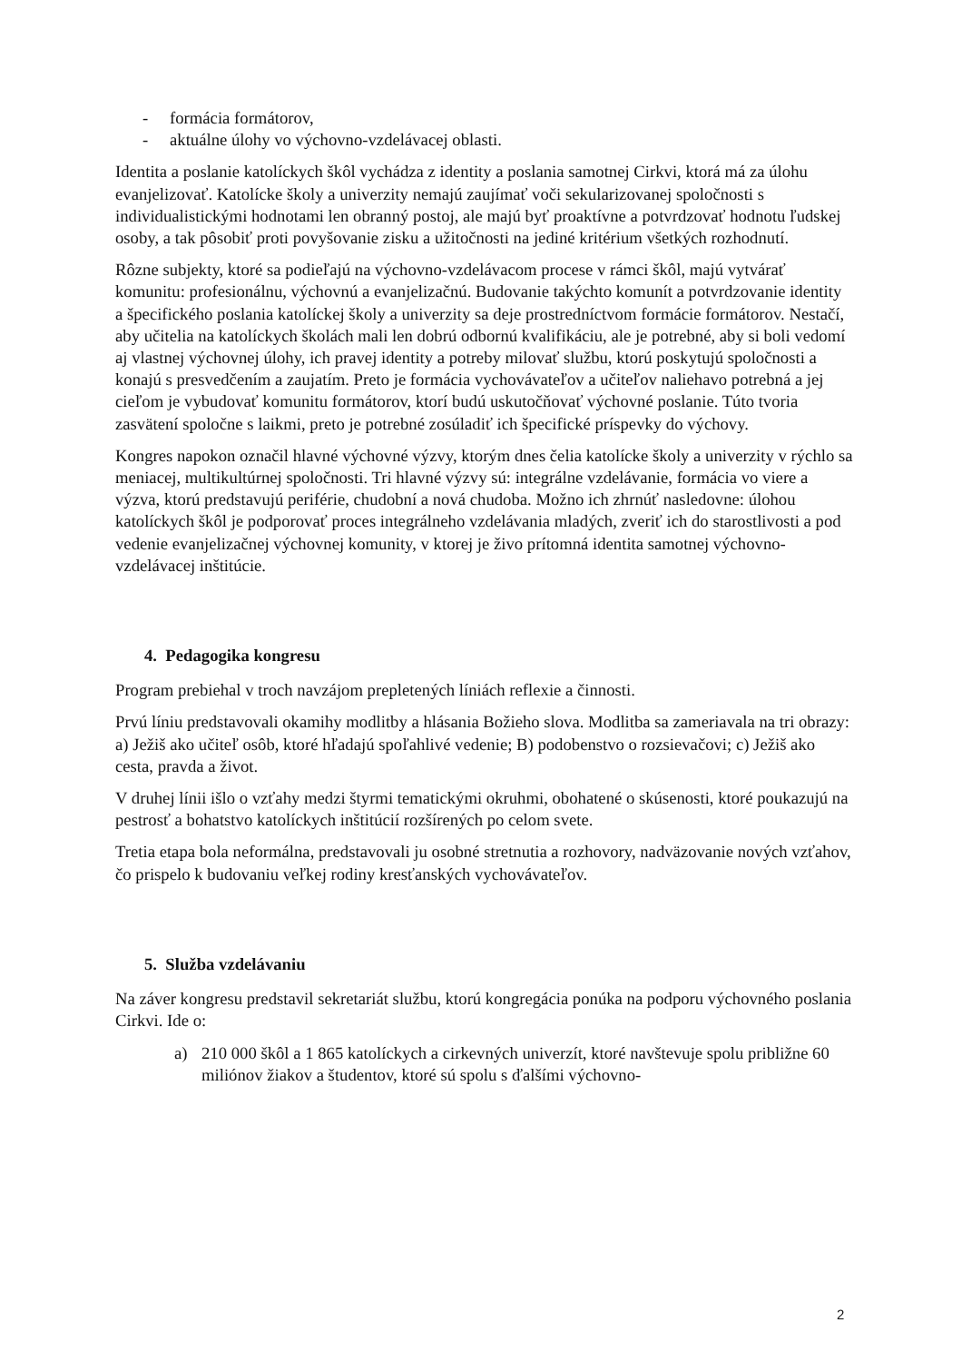- formácia formátorov,
- aktuálne úlohy vo výchovno-vzdelávacej oblasti.
Identita a poslanie katolíckych škôl vychádza z identity a poslania samotnej Cirkvi, ktorá má za úlohu evanjelizovať. Katolícke školy a univerzity nemajú zaujímať voči sekularizovanej spoločnosti s individualistickými hodnotami len obranný postoj, ale majú byť proaktívne a potvrdzovať hodnotu ľudskej osoby, a tak pôsobiť proti povyšovanie zisku a užitočnosti na jediné kritérium všetkých rozhodnutí.
Rôzne subjekty, ktoré sa podieľajú na výchovno-vzdelávacom procese v rámci škôl, majú vytvárať komunitu: profesionálnu, výchovnú a evanjelizačnú. Budovanie takýchto komunít a potvrdzovanie identity a špecifického poslania katolíckej školy a univerzity sa deje prostredníctvom formácie formátorov. Nestačí, aby učitelia na katolíckych školách mali len dobrú odbornú kvalifikáciu, ale je potrebné, aby si boli vedomí aj vlastnej výchovnej úlohy, ich pravej identity a potreby milovať službu, ktorú poskytujú spoločnosti a konajú s presvedčením a zaujatím. Preto je formácia vychovávateľov a učiteľov naliehavo potrebná a jej cieľom je vybudovať komunitu formátorov, ktorí budú uskutočňovať výchovné poslanie. Túto tvoria zasvätení spoločne s laikmi, preto je potrebné zosúladiť ich špecifické príspevky do výchovy.
Kongres napokon označil hlavné výchovné výzvy, ktorým dnes čelia katolícke školy a univerzity v rýchlo sa meniacej, multikultúrnej spoločnosti. Tri hlavné výzvy sú: integrálne vzdelávanie, formácia vo viere a výzva, ktorú predstavujú periférie, chudobní a nová chudoba. Možno ich zhrnúť nasledovne: úlohou katolíckych škôl je podporovať proces integrálneho vzdelávania mladých, zveriť ich do starostlivosti a pod vedenie evanjelizačnej výchovnej komunity, v ktorej je živo prítomná identita samotnej výchovno-vzdelávacej inštitúcie.
4. Pedagogika kongresu
Program prebiehal v troch navzájom prepletených líniách reflexie a činnosti.
Prvú líniu predstavovali okamihy modlitby a hlásania Božieho slova. Modlitba sa zameriavala na tri obrazy: a) Ježiš ako učiteľ osôb, ktoré hľadajú spoľahlivé vedenie; B) podobenstvo o rozsievačovi; c) Ježiš ako cesta, pravda a život.
V druhej línii išlo o vzťahy medzi štyrmi tematickými okruhmi, obohatené o skúsenosti, ktoré poukazujú na pestrosť a bohatstvo katolíckych inštitúcií rozšírených po celom svete.
Tretia etapa bola neformálna, predstavovali ju osobné stretnutia a rozhovory, nadväzovanie nových vzťahov, čo prispelo k budovaniu veľkej rodiny kresťanských vychovávateľov.
5. Služba vzdelávaniu
Na záver kongresu predstavil sekretariát službu, ktorú kongregácia ponúka na podporu výchovného poslania Cirkvi. Ide o:
a) 210 000 škôl a 1 865 katolíckych a cirkevných univerzít, ktoré navštevuje spolu približne 60 miliónov žiakov a študentov, ktoré sú spolu s ďalšími výchovno-
2